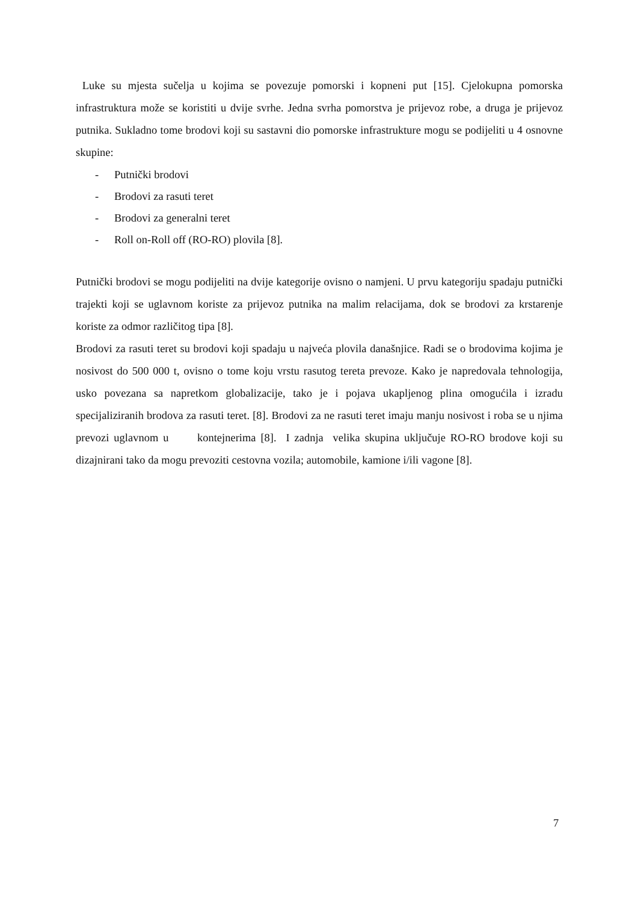Luke su mjesta sučelja u kojima se povezuje pomorski i kopneni put [15]. Cjelokupna pomorska infrastruktura može se koristiti u dvije svrhe. Jedna svrha pomorstva je prijevoz robe, a druga je prijevoz putnika. Sukladno tome brodovi koji su sastavni dio pomorske infrastrukture mogu se podijeliti u 4 osnovne skupine:
- Putnički brodovi
- Brodovi za rasuti teret
- Brodovi za generalni teret
- Roll on-Roll off (RO-RO) plovila [8].
Putnički brodovi se mogu podijeliti na dvije kategorije ovisno o namjeni. U prvu kategoriju spadaju putnički trajekti koji se uglavnom koriste za prijevoz putnika na malim relacijama, dok se brodovi za krstarenje koriste za odmor različitog tipa [8].
Brodovi za rasuti teret su brodovi koji spadaju u najveća plovila današnjice. Radi se o brodovima kojima je nosivost do 500 000 t, ovisno o tome koju vrstu rasutog tereta prevoze. Kako je napredovala tehnologija, usko povezana sa napretkom globalizacije, tako je i pojava ukapljenog plina omogućila i izradu specijaliziranih brodova za rasuti teret. [8]. Brodovi za ne rasuti teret imaju manju nosivost i roba se u njima prevozi uglavnom u kontejnerima [8]. I zadnja velika skupina uključuje RO-RO brodove koji su dizajnirani tako da mogu prevoziti cestovna vozila; automobile, kamione i/ili vagone [8].
7